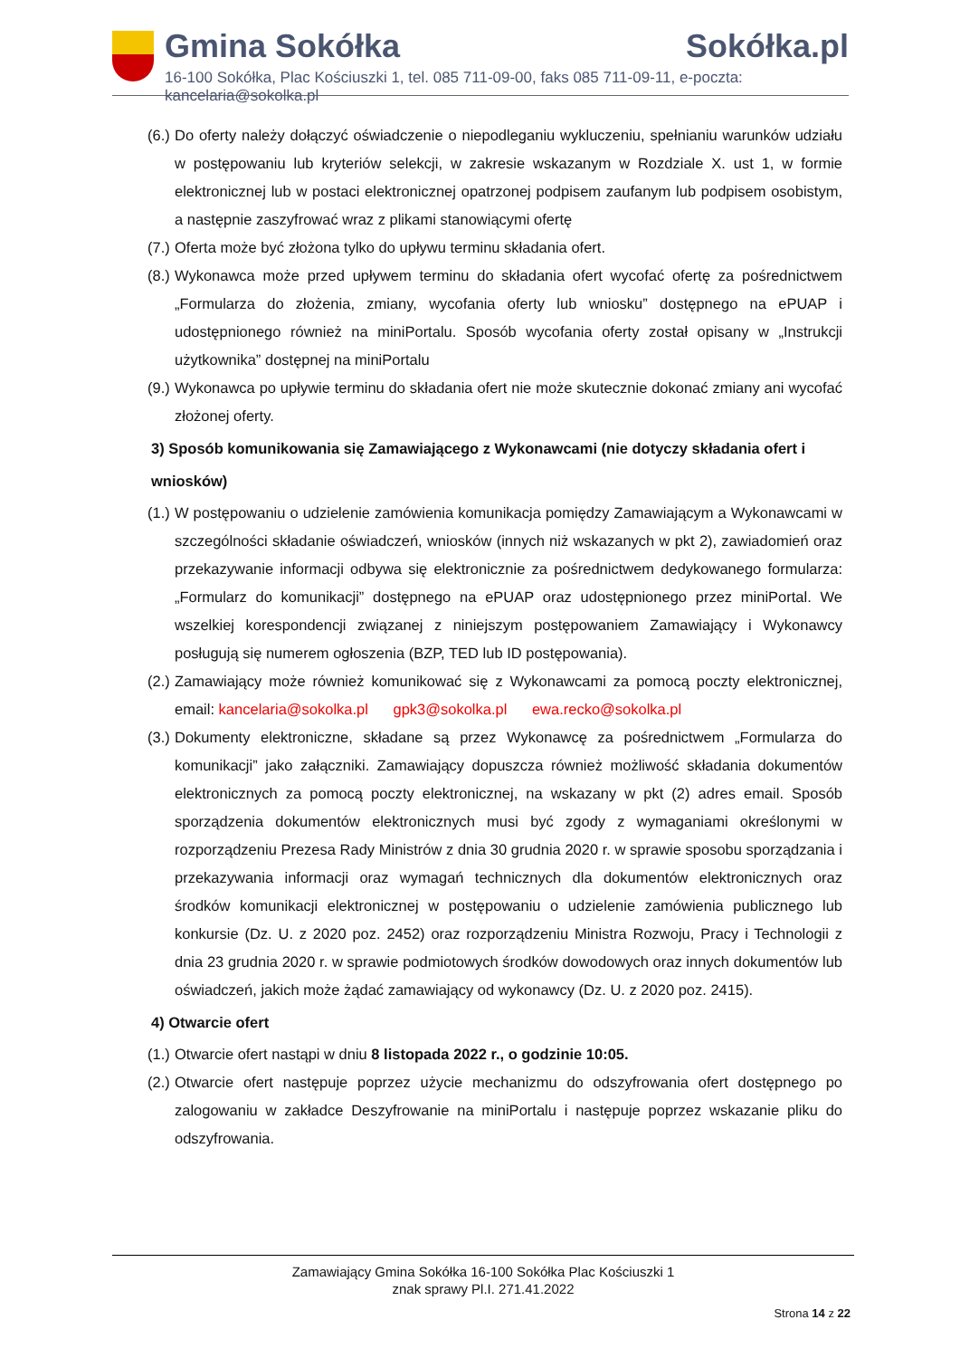Gmina Sokółka Sokółka.pl
16-100 Sokółka, Plac Kościuszki 1, tel. 085 711-09-00, faks 085 711-09-11, e-poczta: kancelaria@sokolka.pl
(6.) Do oferty należy dołączyć oświadczenie o niepodleganiu wykluczeniu, spełnianiu warunków udziału w postępowaniu lub kryteriów selekcji, w zakresie wskazanym w Rozdziale X. ust 1, w formie elektronicznej lub w postaci elektronicznej opatrzonej podpisem zaufanym lub podpisem osobistym, a następnie zaszyfrować wraz z plikami stanowiącymi ofertę
(7.) Oferta może być złożona tylko do upływu terminu składania ofert.
(8.) Wykonawca może przed upływem terminu do składania ofert wycofać ofertę za pośrednictwem „Formularza do złożenia, zmiany, wycofania oferty lub wniosku” dostępnego na ePUAP i udostępnionego również na miniPortalu. Sposób wycofania oferty został opisany w „Instrukcji użytkownika” dostępnej na miniPortalu
(9.) Wykonawca po upływie terminu do składania ofert nie może skutecznie dokonać zmiany ani wycofać złożonej oferty.
3) Sposób komunikowania się Zamawiającego z Wykonawcami (nie dotyczy składania ofert i wniosków)
(1.) W postępowaniu o udzielenie zamówienia komunikacja pomiędzy Zamawiającym a Wykonawcami w szczególności składanie oświadczeń, wniosków (innych niż wskazanych w pkt 2), zawiadomień oraz przekazywanie informacji odbywa się elektronicznie za pośrednictwem dedykowanego formularza: „Formularz do komunikacji” dostępnego na ePUAP oraz udostępnionego przez miniPortal. We wszelkiej korespondencji związanej z niniejszym postępowaniem Zamawiający i Wykonawcy posługują się numerem ogłoszenia (BZP, TED lub ID postępowania).
(2.) Zamawiający może również komunikować się z Wykonawcami za pomocą poczty elektronicznej, email: kancelaria@sokolka.pl gpk3@sokolka.pl ewa.recko@sokolka.pl
(3.) Dokumenty elektroniczne, składane są przez Wykonawcę za pośrednictwem „Formularza do komunikacji” jako załączniki. Zamawiający dopuszcza również możliwość składania dokumentów elektronicznych za pomocą poczty elektronicznej, na wskazany w pkt (2) adres email. Sposób sporządzenia dokumentów elektronicznych musi być zgody z wymaganiami określonymi w rozporządzeniu Prezesa Rady Ministrów z dnia 30 grudnia 2020 r. w sprawie sposobu sporządzania i przekazywania informacji oraz wymagań technicznych dla dokumentów elektronicznych oraz środków komunikacji elektronicznej w postępowaniu o udzielenie zamówienia publicznego lub konkursie (Dz. U. z 2020 poz. 2452) oraz rozporządzeniu Ministra Rozwoju, Pracy i Technologii z dnia 23 grudnia 2020 r. w sprawie podmiotowych środków dowodowych oraz innych dokumentów lub oświadczeń, jakich może żądać zamawiający od wykonawcy (Dz. U. z 2020 poz. 2415).
4) Otwarcie ofert
(1.) Otwarcie ofert nastąpi w dniu 8 listopada 2022 r., o godzinie 10:05.
(2.) Otwarcie ofert następuje poprzez użycie mechanizmu do odszyfrowania ofert dostępnego po zalogowaniu w zakładce Deszyfrowanie na miniPortalu i następuje poprzez wskazanie pliku do odszyfrowania.
Zamawiający Gmina Sokółka 16-100 Sokółka Plac Kościuszki 1
znak sprawy Pl.I. 271.41.2022
Strona 14 z 22